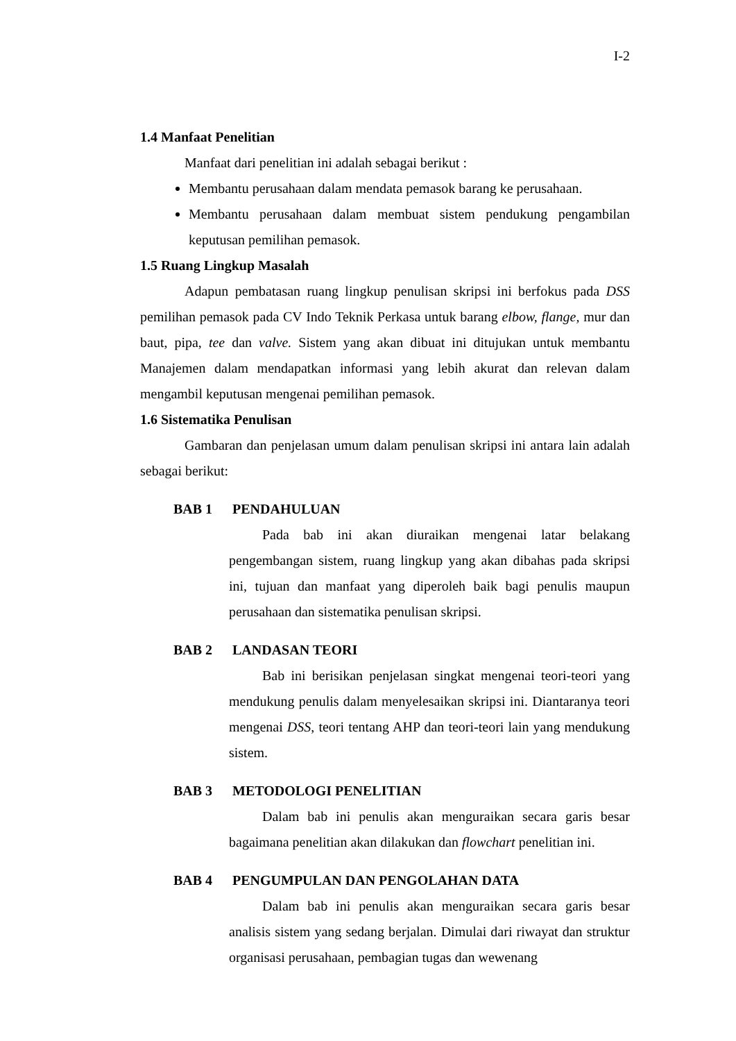I-2
1.4 Manfaat Penelitian
Manfaat dari penelitian ini adalah sebagai berikut :
Membantu perusahaan dalam mendata pemasok barang ke perusahaan.
Membantu perusahaan dalam membuat sistem pendukung pengambilan keputusan pemilihan pemasok.
1.5 Ruang Lingkup Masalah
Adapun pembatasan ruang lingkup penulisan skripsi ini berfokus pada DSS pemilihan pemasok pada CV Indo Teknik Perkasa untuk barang elbow, flange, mur dan baut, pipa, tee dan valve. Sistem yang akan dibuat ini ditujukan untuk membantu Manajemen dalam mendapatkan informasi yang lebih akurat dan relevan dalam mengambil keputusan mengenai pemilihan pemasok.
1.6 Sistematika Penulisan
Gambaran dan penjelasan umum dalam penulisan skripsi ini antara lain adalah sebagai berikut:
BAB 1 PENDAHULUAN
Pada bab ini akan diuraikan mengenai latar belakang pengembangan sistem, ruang lingkup yang akan dibahas pada skripsi ini, tujuan dan manfaat yang diperoleh baik bagi penulis maupun perusahaan dan sistematika penulisan skripsi.
BAB 2 LANDASAN TEORI
Bab ini berisikan penjelasan singkat mengenai teori-teori yang mendukung penulis dalam menyelesaikan skripsi ini. Diantaranya teori mengenai DSS, teori tentang AHP dan teori-teori lain yang mendukung sistem.
BAB 3 METODOLOGI PENELITIAN
Dalam bab ini penulis akan menguraikan secara garis besar bagaimana penelitian akan dilakukan dan flowchart penelitian ini.
BAB 4 PENGUMPULAN DAN PENGOLAHAN DATA
Dalam bab ini penulis akan menguraikan secara garis besar analisis sistem yang sedang berjalan. Dimulai dari riwayat dan struktur organisasi perusahaan, pembagian tugas dan wewenang